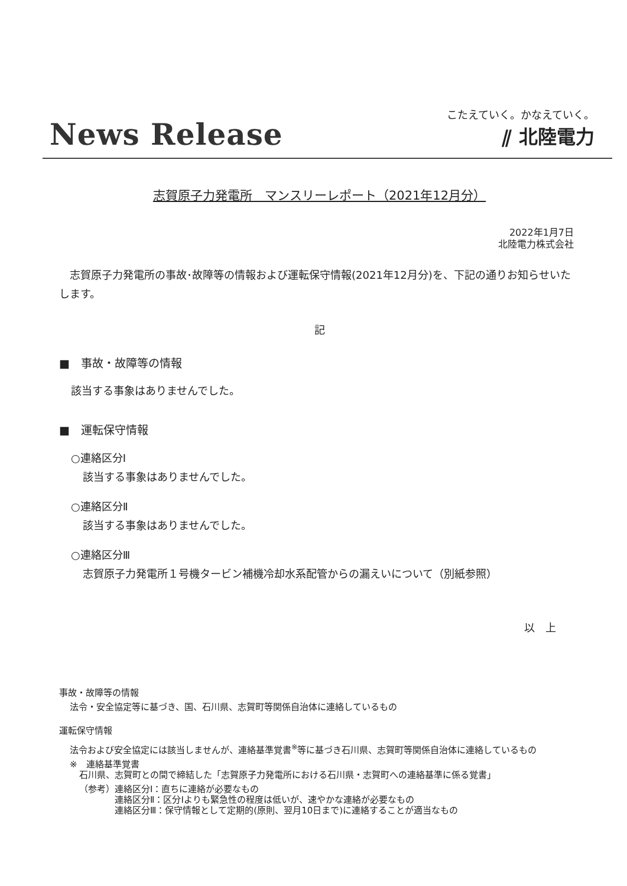News Release
こたえていく。かなえていく。
⫽ 北陸電力
志賀原子力発電所　マンスリーレポート（2021年12月分）
2022年1月7日
北陸電力株式会社
志賀原子力発電所の事故･故障等の情報および運転保守情報(2021年12月分)を、下記の通りお知らせいたします。
記
■　事故・故障等の情報
該当する事象はありませんでした。
■　運転保守情報
○連絡区分Ⅰ
該当する事象はありませんでした。
○連絡区分Ⅱ
該当する事象はありませんでした。
○連絡区分Ⅲ
志賀原子力発電所１号機タービン補機冷却水系配管からの漏えいについて（別紙参照）
以　上
事故・故障等の情報
法令・安全協定等に基づき、国、石川県、志賀町等関係自治体に連絡しているもの
運転保守情報
法令および安全協定には該当しませんが、連絡基準覚書<sup>※</sup>等に基づき石川県、志賀町等関係自治体に連絡しているもの
※　連絡基準覚書
石川県、志賀町との間で締結した「志賀原子力発電所における石川県・志賀町への連絡基準に係る覚書」
| （参考） | 連絡区分Ⅰ：直ちに連絡が必要なもの |
| | 連絡区分Ⅱ：区分Ⅰよりも緊急性の程度は低いが、速やかな連絡が必要なもの |
| | 連絡区分Ⅲ：保守情報として定期的(原則、翌月10日まで)に連絡することが適当なもの |